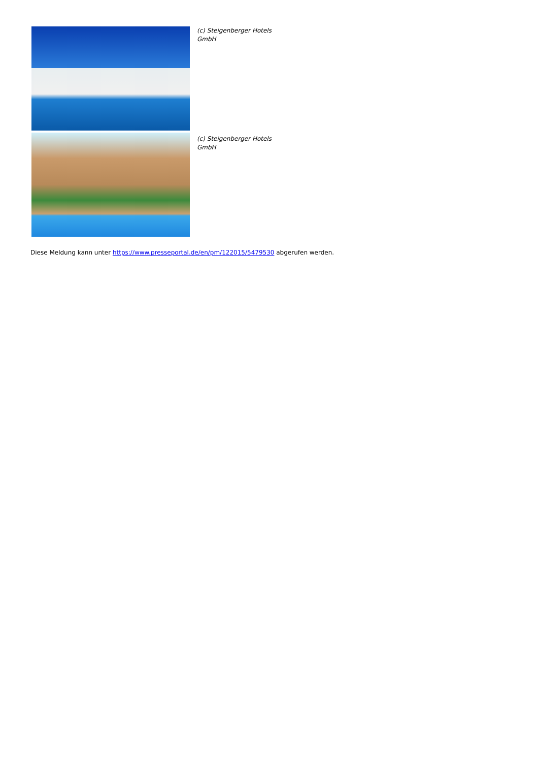(c) Steigenberger Hotels
GmbH
(c) Steigenberger Hotels
GmbH
Diese Meldung kann unter https://www.presseportal.de/en/pm/122015/5479530 abgerufen werden.